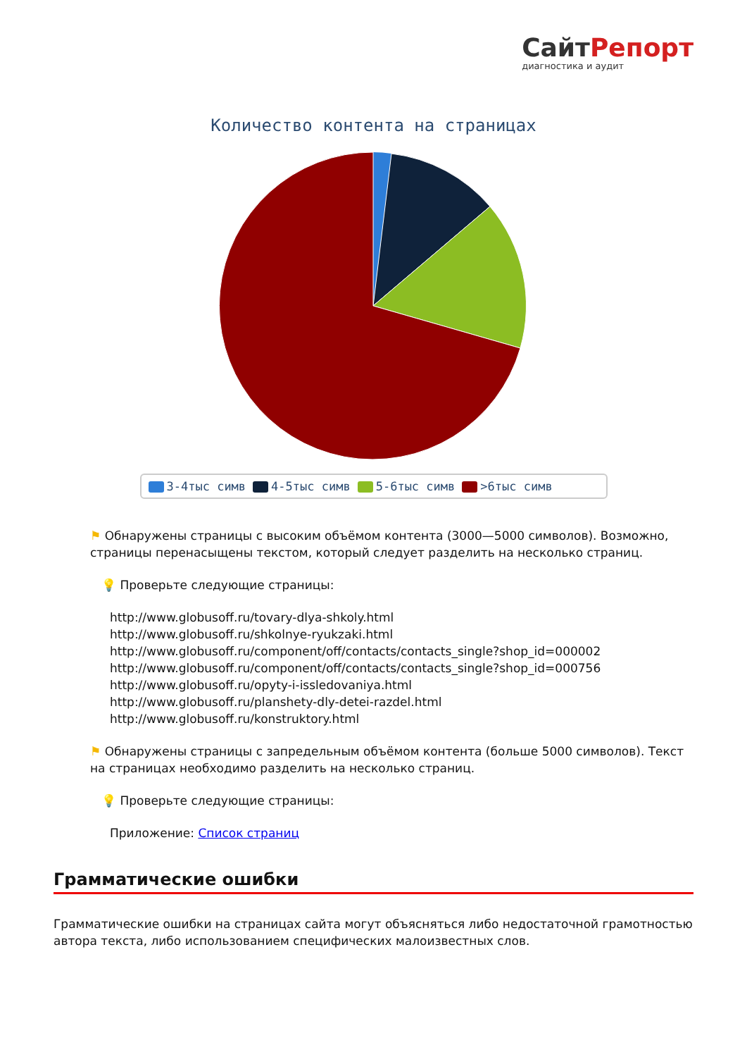СайтРепорт
диагностика и аудит
Количество контента на страницах
3-4тыс симв 4-5тыс симв 5-6тыс симв >6тыс симв
⚑ Обнаружены страницы с высоким объёмом контента (3000—5000 символов). Возможно, страницы перенасыщены текстом, который следует разделить на несколько страниц.
💡 Проверьте следующие страницы:
http://www.globusoff.ru/tovary-dlya-shkoly.html
http://www.globusoff.ru/shkolnye-ryukzaki.html
http://www.globusoff.ru/component/off/contacts/contacts_single?shop_id=000002
http://www.globusoff.ru/component/off/contacts/contacts_single?shop_id=000756
http://www.globusoff.ru/opyty-i-issledovaniya.html
http://www.globusoff.ru/planshety-dly-detei-razdel.html
http://www.globusoff.ru/konstruktory.html
⚑ Обнаружены страницы с запредельным объёмом контента (больше 5000 символов). Текст на страницах необходимо разделить на несколько страниц.
💡 Проверьте следующие страницы:
Приложение: Список страниц
Грамматические ошибки
Грамматические ошибки на страницах сайта могут объясняться либо недостаточной грамотностью автора текста, либо использованием специфических малоизвестных слов.